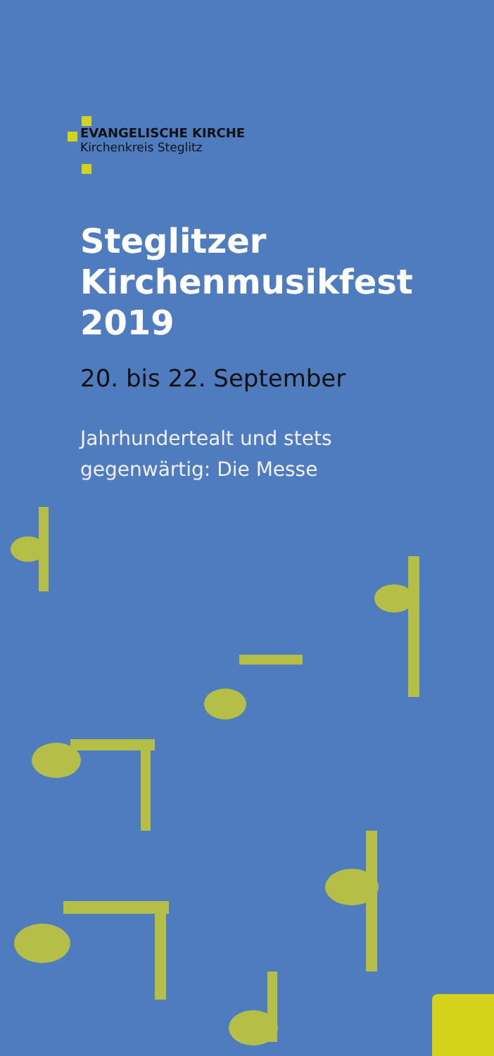EVANGELISCHE KIRCHE
Kirchenkreis Steglitz
Steglitzer
Kirchenmusikfest
2019
20. bis 22. September
Jahrhundertealt und stets
gegenwärtig: Die Messe